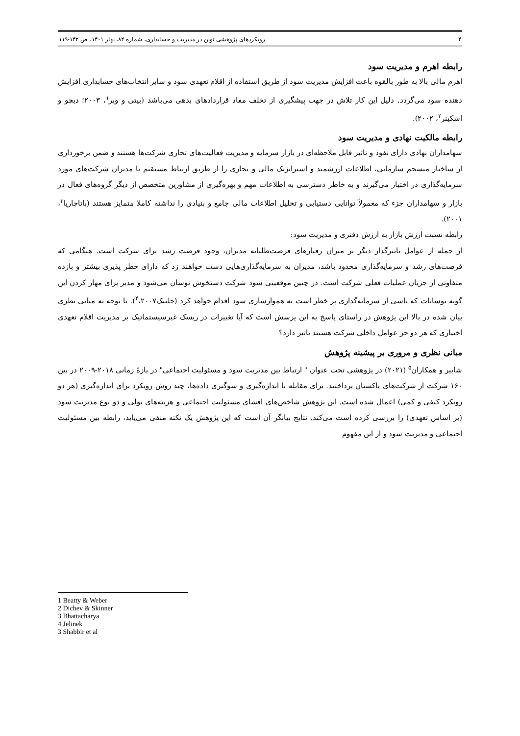۴ رویکردهای پژوهشی نوین در مدیریت و حسابداری، شماره ۸۴، بهار ۱۴۰۱، ص ۱۴۲-۱۱۹
رابطه اهرم و مدیریت سود
اهرم مالی بالا به طور بالقوه باعث افزایش مدیریت سود از طریق استفاده از اقلام تعهدی سود و سایر انتخاب‌های حسابداری افزایش دهنده سود می‌گردد. دلیل این کار تلاش در جهت پیشگیری از تخلف مفاد قراردادهای بدهی می‌باشد (بیتی و وبر<sup>۱</sup>، ۲۰۰۳؛ دیچو و اسکینر<sup>۲</sup>، ۲۰۰۲).
رابطه مالکیت نهادی و مدیریت سود
سهامداران نهادی دارای نفوذ و تاثیر قابل ملاحظه‌ای در بازار سرمایه و مدیریت فعالیت‌های تجاری شرکت‌ها هستند و ضمن برخورداری از ساختار منسجم سازمانی، اطلاعات ارزشمند و استراتژیک مالی و تجاری را از طریق ارتباط مستقیم با مدیران شرکت‌های مورد سرمایه‌گذاری در اختیار می‌گیرند و به خاطر دسترسی به اطلاعات مهم و بهره‌گیری از مشاورین متخصص از دیگر گروه‌های فعال در بازار و سهامداران جزء که معمولاً توانایی دستیابی و تحلیل اطلاعات مالی جامع و بنیادی را نداشته کاملا متمایز هستند (باتاچاریا<sup>۳</sup>، ۲۰۰۱).
رابطه نسبت ارزش بازار به ارزش دفتری و مدیریت سود:
از جمله از عوامل تاثیرگذار دیگر بر میزان رفتارهای فرصت‌طلبانه مدیران، وجود فرصت رشد برای شرکت است. هنگامی که فرصت‌های رشد و سرمایه‌گذاری محدود باشد، مدیران به سرمایه‌گذاری‌هایی دست خواهند زد که دارای خطر پذیری بیشتر و بازده متفاوتی از جریان عملیات فعلی شرکت است. در چنین موقعیتی سود شرکت دستخوش نوسان می‌شود و مدیر برای مهار کردن این گونه نوسانات که ناشی از سرمایه‌گذاری پر خطر است به هموارسازی سود اقدام خواهد کرد (جلنیک<sup>۴</sup>،۲۰۰۷). با توجه به مبانی نظری بیان شده در بالا این پژوهش در راستای پاسخ به این پرسش است که آیا تغییرات در ریسک غیرسیستماتیک بر مدیریت اقلام تعهدی اختیاری که هر دو جز عوامل داخلی شرکت هستند تاثیر دارد؟
مبانی نظری و مروری بر پیشینه پژوهش
شابیر و همکاران<sup>۵</sup> (۲۰۲۱) در پژوهشی تحت عنوان " ارتباط بین مدیریت سود و مسئولیت اجتماعی" در بازهٔ زمانی ۲۰۱۸-۲۰۰۹ در بین ۱۶۰ شرکت از شرکت‌های پاکستان پرداختند. برای مقابله با اندازه‌گیری و سوگیری داده‌ها، چند روش رویکرد برای اندازه‌گیری (هر دو رویکرد کیفی و کمی) اعمال شده است. این پژوهش شاخص‌های افشای مسئولیت اجتماعی و هزینه‌های پولی و دو نوع مدیریت سود (بر اساس تعهدی) را بررسی کرده است می‌کند. نتایج بیانگر آن است که این پژوهش یک نکته منفی می‌یابد، رابطه بین مسئولیت اجتماعی و مدیریت سود و از این مفهوم
1 Beatty & Weber
2 Dichev & Skinner
3 Bhattacharya
4 Jelinek
3 Shabbir et al